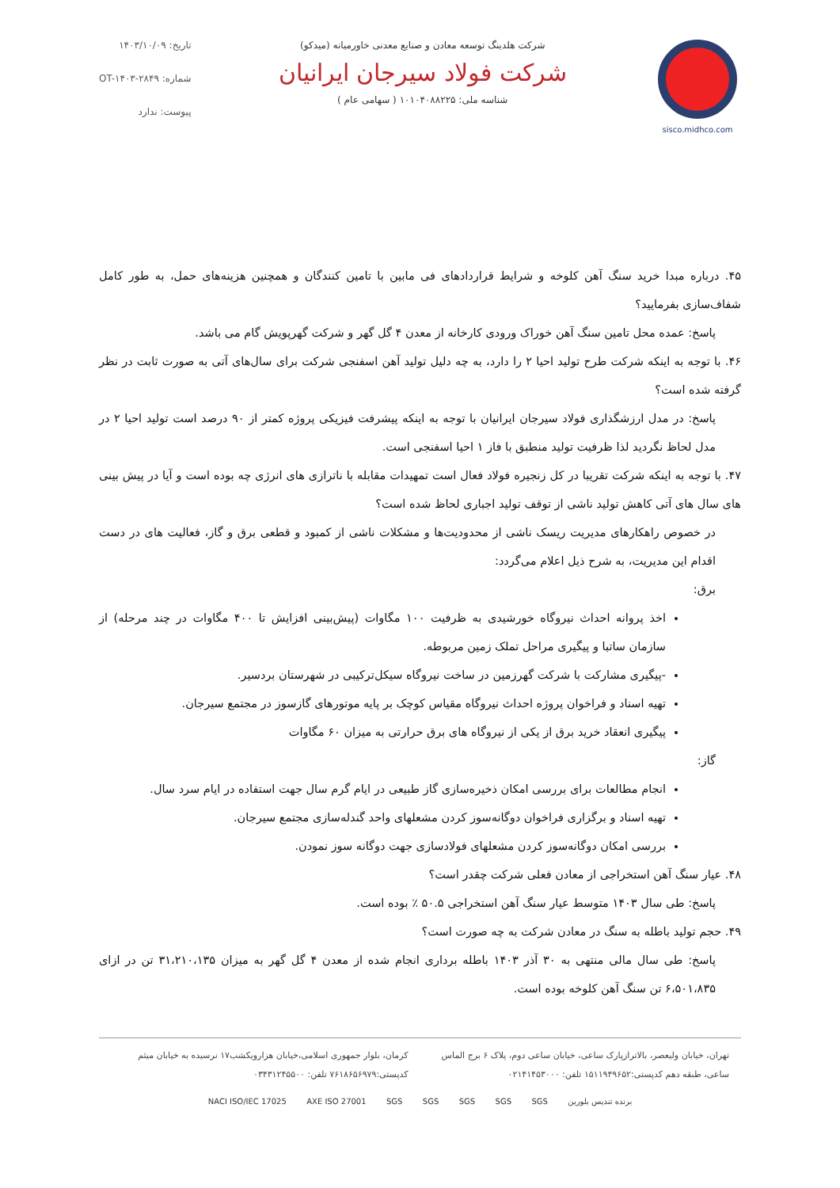sisco.midhco.com
شرکت هلدینگ توسعه معادن و صنایع معدنی خاورمیانه (میدکو)
شرکت فولاد سیرجان ایرانیان
شناسه ملی: ۱۰۱۰۴۰۸۸۲۲۵ ( سهامی عام )
تاریخ: ۱۴۰۳/۱۰/۰۹
شماره: OT-۱۴۰۳-۲۸۴۹
پیوست: ندارد
۴۵. درباره مبدا خرید سنگ آهن کلوخه و شرایط قراردادهای فی مابین با تامین کنندگان و همچنین هزینه‌های حمل، به طور کامل شفاف‌سازی بفرمایید؟
پاسخ: عمده محل تامین سنگ آهن خوراک ورودی کارخانه از معدن ۴ گل گهر و شرکت گهرپویش گام می باشد.
۴۶. با توجه به اینکه شرکت طرح تولید احیا ۲ را دارد، به چه دلیل تولید آهن اسفنجی شرکت برای سال‌های آتی به صورت ثابت در نظر گرفته شده است؟
پاسخ: در مدل ارزشگذاری فولاد سیرجان ایرانیان با توجه به اینکه پیشرفت فیزیکی پروژه کمتر از ۹۰ درصد است تولید احیا ۲ در مدل لحاظ نگردید لذا ظرفیت تولید منطبق با فاز ۱ احیا اسفنجی است.
۴۷. با توجه به اینکه شرکت تقریبا در کل زنجیره فولاد فعال است تمهیدات مقابله با ناترازی های انرژی چه بوده است و آیا در پیش بینی های سال های آتی کاهش تولید ناشی از توقف تولید اجباری لحاظ شده است؟
در خصوص راهکارهای مدیریت ریسک ناشی از محدودیت‌ها و مشکلات ناشی از کمبود و قطعی برق و گاز، فعالیت های در دست اقدام این مدیریت، به شرح ذیل اعلام می‌گردد:
برق:
اخذ پروانه احداث نیروگاه خورشیدی به ظرفیت ۱۰۰ مگاوات (پیش‌بینی افزایش تا ۴۰۰ مگاوات در چند مرحله) از سازمان ساتبا و پیگیری مراحل تملک زمین مربوطه.
-پیگیری مشارکت با شرکت گهرزمین در ساخت نیروگاه سیکل‌ترکیبی در شهرستان بردسیر.
تهیه اسناد و فراخوان پروژه احداث نیروگاه مقیاس کوچک بر پایه موتورهای گازسوز در مجتمع سیرجان.
پیگیری انعقاد خرید برق از یکی از نیروگاه های برق حرارتی به میزان ۶۰ مگاوات
گاز:
انجام مطالعات برای بررسی امکان ذخیره‌سازی گاز طبیعی در ایام گرم سال جهت استفاده در ایام سرد سال.
تهیه اسناد و برگزاری فراخوان دوگانه‌سوز کردن مشعلهای واحد گندله‌سازی مجتمع سیرجان.
بررسی امکان دوگانه‌سوز کردن مشعلهای فولادسازی جهت دوگانه سوز نمودن.
۴۸. عیار سنگ آهن استخراجی از معادن فعلی شرکت چقدر است؟
پاسخ: طی سال ۱۴۰۳ متوسط عیار سنگ آهن استخراجی ۵۰.۵ ٪ بوده است.
۴۹. حجم تولید باطله به سنگ در معادن شرکت به چه صورت است؟
پاسخ: طی سال مالی منتهی به ۳۰ آذر ۱۴۰۳ باطله برداری انجام شده از معدن ۴ گل گهر به میزان ۳۱،۲۱۰،۱۳۵ تن در ازای ۶،۵۰۱،۸۳۵ تن سنگ آهن کلوخه بوده است.
تهران، خیابان ولیعصر، بالاترازپارک ساعی، خیابان ساعی دوم، پلاک ۶ برج الماس ساعی، طبقه دهم کدپستی:۱۵۱۱۹۴۹۶۵۲ تلفن: ۰۲۱۴۱۴۵۳۰۰۰
کرمان، بلوار جمهوری اسلامی،خیابان هزارویکشب۱۷ نرسیده به خیابان میثم کدپستی:۷۶۱۸۶۵۶۹۷۹ تلفن: ۰۳۴۳۱۲۴۵۵۰۰
برنده تندیس بلورین SGS SGS SGS SGS SGS AXE ISO 27001 NACI ISO/IEC 17025